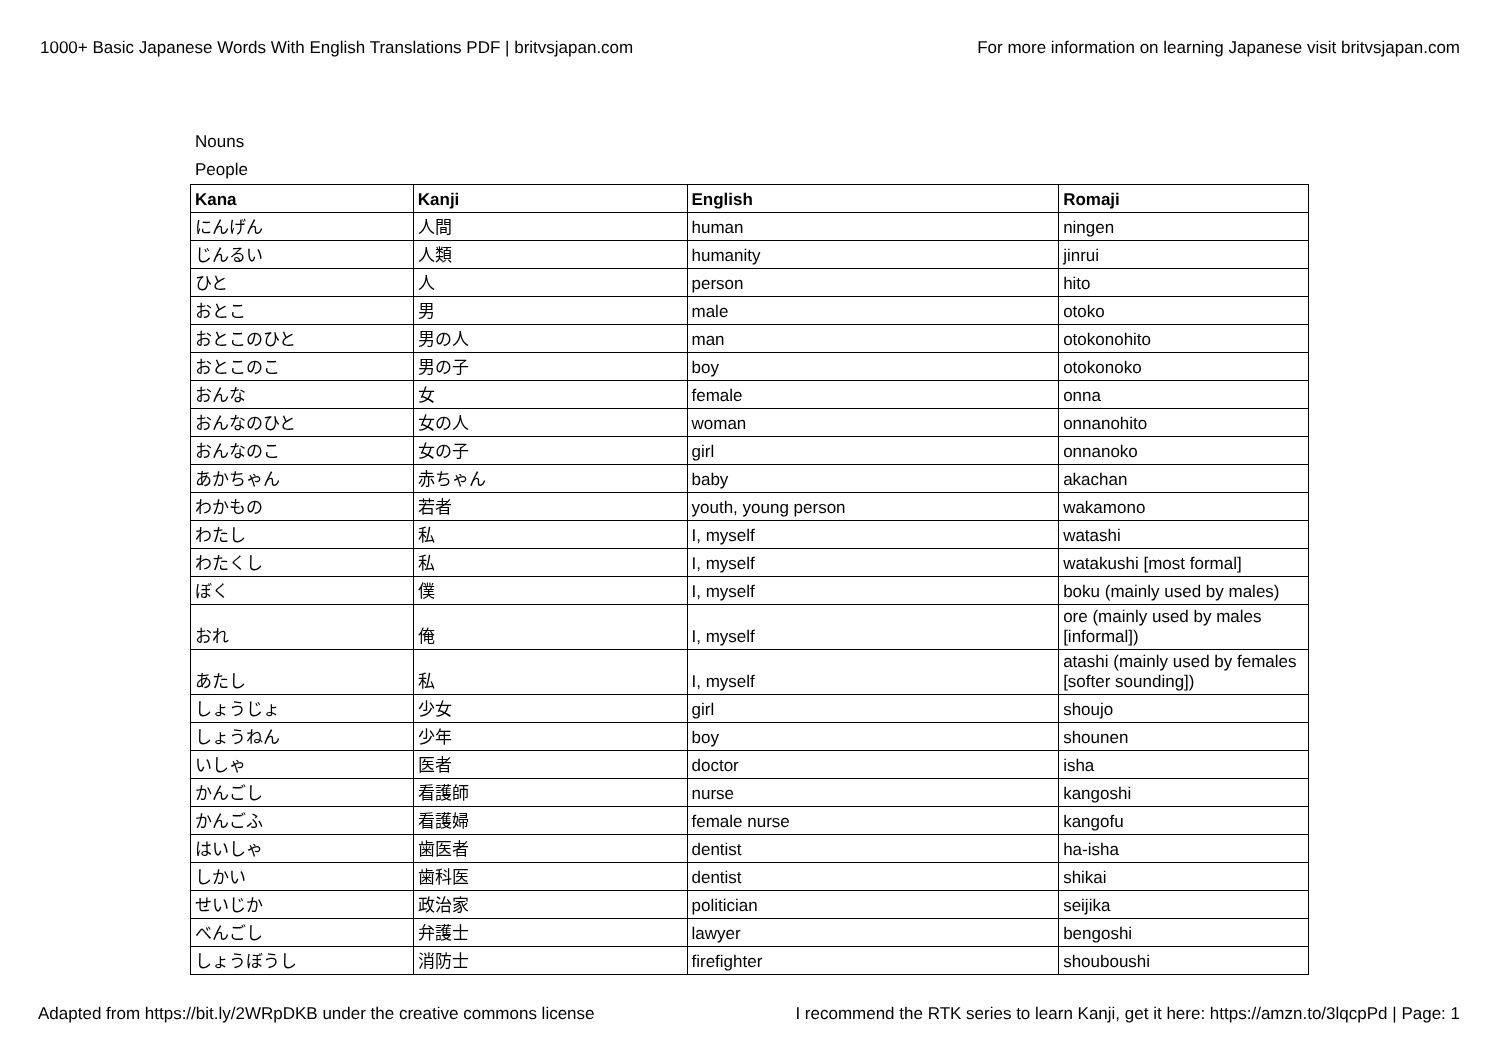1000+ Basic Japanese Words With English Translations PDF | britvsjapan.com For more information on learning Japanese visit britvsjapan.com
Nouns
People
| Kana | Kanji | English | Romaji |
| --- | --- | --- | --- |
| にんげん | 人間 | human | ningen |
| じんるい | 人類 | humanity | jinrui |
| ひと | 人 | person | hito |
| おとこ | 男 | male | otoko |
| おとこのひと | 男の人 | man | otokonohito |
| おとこのこ | 男の子 | boy | otokonoko |
| おんな | 女 | female | onna |
| おんなのひと | 女の人 | woman | onnanohito |
| おんなのこ | 女の子 | girl | onnanoko |
| あかちゃん | 赤ちゃん | baby | akachan |
| わかもの | 若者 | youth, young person | wakamono |
| わたし | 私 | I, myself | watashi |
| わたくし | 私 | I, myself | watakushi [most formal] |
| ぼく | 僕 | I, myself | boku (mainly used by males) |
| おれ | 俺 | I, myself | ore (mainly used by males [informal]) |
| あたし | 私 | I, myself | atashi (mainly used by females [softer sounding]) |
| しょうじょ | 少女 | girl | shoujo |
| しょうねん | 少年 | boy | shounen |
| いしゃ | 医者 | doctor | isha |
| かんごし | 看護師 | nurse | kangoshi |
| かんごふ | 看護婦 | female nurse | kangofu |
| はいしゃ | 歯医者 | dentist | ha-isha |
| しかい | 歯科医 | dentist | shikai |
| せいじか | 政治家 | politician | seijika |
| べんごし | 弁護士 | lawyer | bengoshi |
| しょうぼうし | 消防士 | firefighter | shouboushi |
Adapted from https://bit.ly/2WRpDKB under the creative commons license I recommend the RTK series to learn Kanji, get it here: https://amzn.to/3lqcpPd | Page: 1